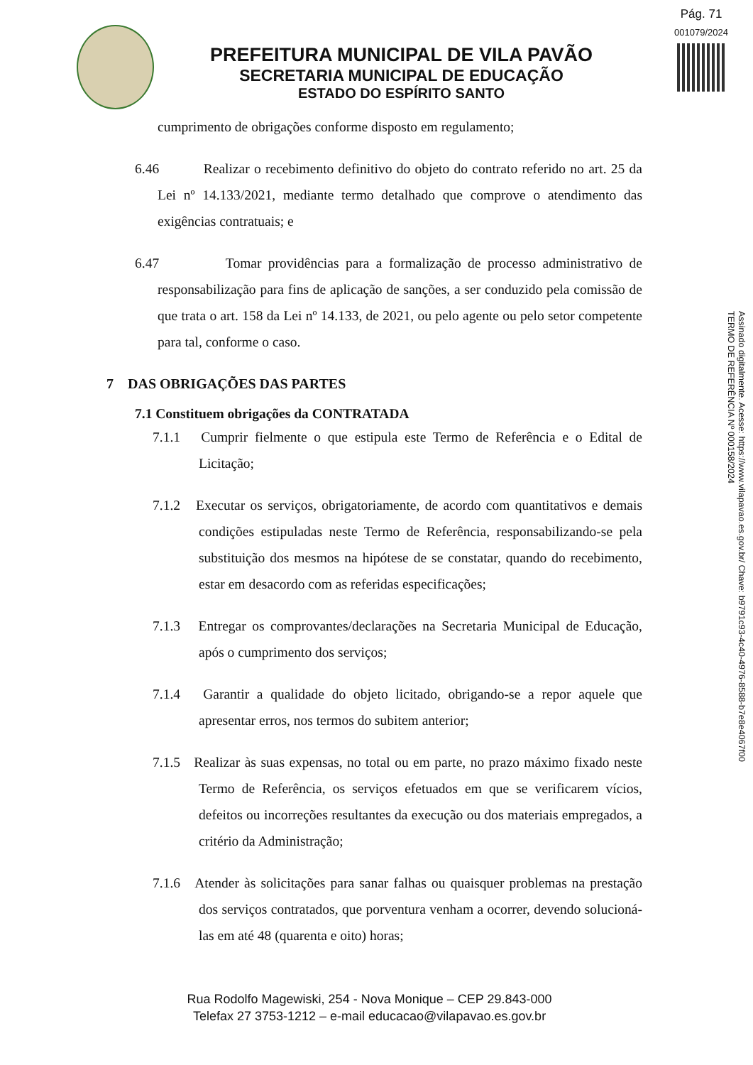Pág. 71
001079/2024
PREFEITURA MUNICIPAL DE VILA PAVÃO
SECRETARIA MUNICIPAL DE EDUCAÇÃO
ESTADO DO ESPÍRITO SANTO
cumprimento de obrigações conforme disposto em regulamento;
6.46 Realizar o recebimento definitivo do objeto do contrato referido no art. 25 da Lei nº 14.133/2021, mediante termo detalhado que comprove o atendimento das exigências contratuais; e
6.47 Tomar providências para a formalização de processo administrativo de responsabilização para fins de aplicação de sanções, a ser conduzido pela comissão de que trata o art. 158 da Lei nº 14.133, de 2021, ou pelo agente ou pelo setor competente para tal, conforme o caso.
7 DAS OBRIGAÇÕES DAS PARTES
7.1 Constituem obrigações da CONTRATADA
7.1.1 Cumprir fielmente o que estipula este Termo de Referência e o Edital de Licitação;
7.1.2 Executar os serviços, obrigatoriamente, de acordo com quantitativos e demais condições estipuladas neste Termo de Referência, responsabilizando-se pela substituição dos mesmos na hipótese de se constatar, quando do recebimento, estar em desacordo com as referidas especificações;
7.1.3 Entregar os comprovantes/declarações na Secretaria Municipal de Educação, após o cumprimento dos serviços;
7.1.4 Garantir a qualidade do objeto licitado, obrigando-se a repor aquele que apresentar erros, nos termos do subitem anterior;
7.1.5 Realizar às suas expensas, no total ou em parte, no prazo máximo fixado neste Termo de Referência, os serviços efetuados em que se verificarem vícios, defeitos ou incorreções resultantes da execução ou dos materiais empregados, a critério da Administração;
7.1.6 Atender às solicitações para sanar falhas ou quaisquer problemas na prestação dos serviços contratados, que porventura venham a ocorrer, devendo solucioná-las em até 48 (quarenta e oito) horas;
Assinado digitalmente. Acesse: https://www.vilapavao.es.gov.br/ Chave: b9791c93-4c40-4976-8588-b7e8e4067f00
TERMO DE REFERÊNCIA Nº 000158/2024
Rua Rodolfo Magewiski, 254 - Nova Monique – CEP 29.843-000
Telefax 27 3753-1212 – e-mail educacao@vilapavao.es.gov.br